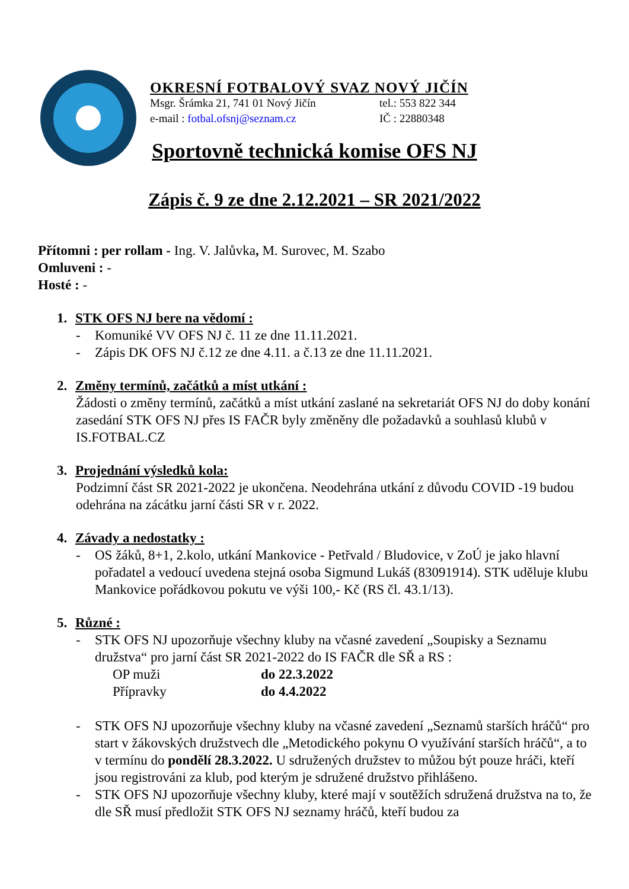OKRESNÍ FOTBALOVÝ SVAZ NOVÝ JIČÍN
Msgr. Šrámka 21, 741 01 Nový Jičín tel.: 553 822 344
e-mail : fotbal.ofsnj@seznam.cz IČ : 22880348
Sportovně technická komise OFS NJ
Zápis č. 9 ze dne 2.12.2021 – SR 2021/2022
Přítomni : per rollam - Ing. V. Jalůvka, M. Surovec, M. Szabo
Omluveni : -
Hosté : -
1. STK OFS NJ bere na vědomí :
- Komuniké VV OFS NJ č. 11 ze dne 11.11.2021.
- Zápis DK OFS NJ č.12 ze dne 4.11. a č.13 ze dne 11.11.2021.
2. Změny termínů, začátků a míst utkání :
Žádosti o změny termínů, začátků a míst utkání zaslané na sekretariát OFS NJ do doby konání zasedání STK OFS NJ přes IS FAČR byly změněny dle požadavků a souhlasů klubů v IS.FOTBAL.CZ
3. Projednání výsledků kola:
Podzimní část SR 2021-2022 je ukončena. Neodehrána utkání z důvodu COVID -19 budou odehrána na zácátku jarní části SR v r. 2022.
4. Závady a nedostatky :
- OS žáků, 8+1, 2.kolo, utkání Mankovice - Petřvald / Bludovice, v ZoÚ je jako hlavní pořadatel a vedoucí uvedena stejná osoba Sigmund Lukáš (83091914). STK uděluje klubu Mankovice pořádkovou pokutu ve výši 100,- Kč (RS čl. 43.1/13).
5. Různé :
- STK OFS NJ upozorňuje všechny kluby na včasné zavedení „Soupisky a Seznamu družstva“ pro jarní část SR 2021-2022 do IS FAČR dle SŘ a RS :
OP muži do 22.3.2022
Přípravky do 4.4.2022
- STK OFS NJ upozorňuje všechny kluby na včasné zavedení „Seznamů starších hráčů“ pro start v žákovských družstvech dle „Metodického pokynu O využívání starších hráčů“, a to v termínu do pondělí 28.3.2022. U sdružených družstev to můžou být pouze hráči, kteří jsou registrováni za klub, pod kterým je sdružené družstvo přihlášeno.
- STK OFS NJ upozorňuje všechny kluby, které mají v soutěžích sdružená družstva na to, že dle SŘ musí předložit STK OFS NJ seznamy hráčů, kteří budou za